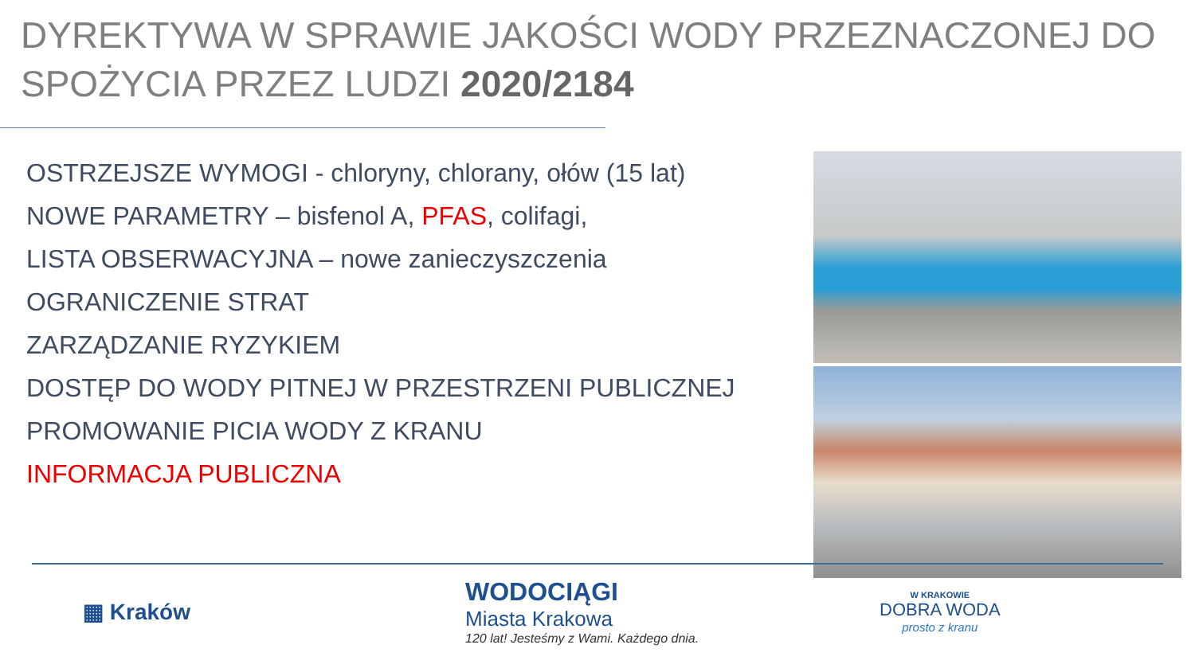DYREKTYWA W SPRAWIE JAKOŚCI WODY PRZEZNACZONEJ DO SPOŻYCIA PRZEZ LUDZI 2020/2184
OSTRZEJSZE WYMOGI - chloryny, chlorany, ołów (15 lat)
NOWE PARAMETRY – bisfenol A, PFAS, colifagi,
LISTA OBSERWACYJNA – nowe zanieczyszczenia
OGRANICZENIE STRAT
ZARZĄDZANIE RYZYKIEM
DOSTĘP DO WODY PITNEJ W PRZESTRZENI PUBLICZNEJ
PROMOWANIE PICIA WODY Z KRANU
INFORMACJA PUBLICZNA
▦ Kraków
WODOCIĄGI
Miasta Krakowa
120 lat! Jesteśmy z Wami. Każdego dnia.
W KRAKOWIE
DOBRA WODA
prosto z kranu